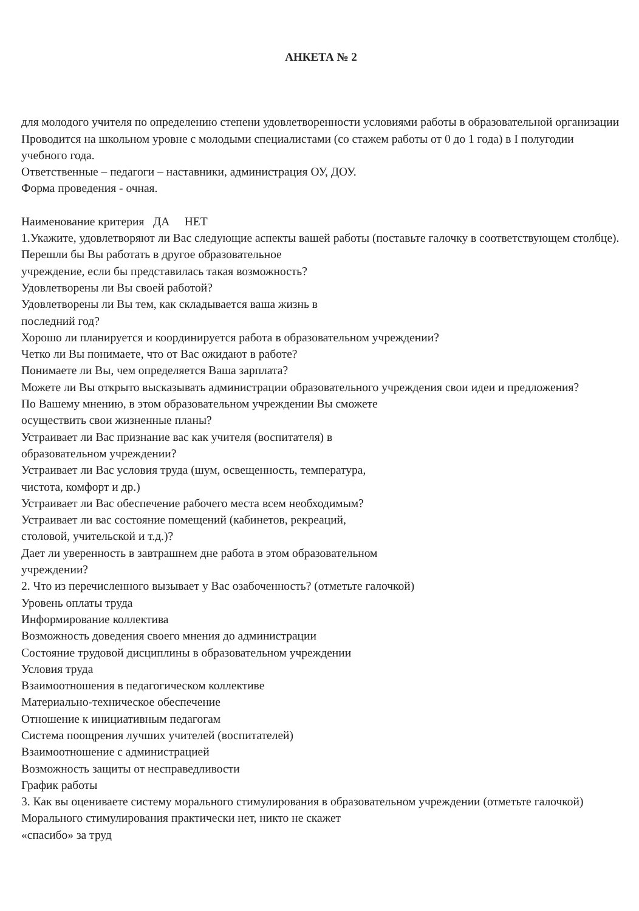АНКЕТА № 2
для молодого учителя по определению степени удовлетворенности условиями работы в образовательной организации
Проводится на школьном уровне с молодыми специалистами (со стажем работы от 0 до 1 года) в I полугодии учебного года.
Ответственные – педагоги – наставники, администрация ОУ, ДОУ.
Форма проведения - очная.
Наименование критерия ДА НЕТ
1.Укажите, удовлетворяют ли Вас следующие аспекты вашей работы (поставьте галочку в соответствующем столбце).
Перешли бы Вы работать в другое образовательное
учреждение, если бы представилась такая возможность?
Удовлетворены ли Вы своей работой?
Удовлетворены ли Вы тем, как складывается ваша жизнь в
последний год?
Хорошо ли планируется и координируется работа в образовательном учреждении?
Четко ли Вы понимаете, что от Вас ожидают в работе?
Понимаете ли Вы, чем определяется Ваша зарплата?
Можете ли Вы открыто высказывать администрации образовательного учреждения свои идеи и предложения?
По Вашему мнению, в этом образовательном учреждении Вы сможете
осуществить свои жизненные планы?
Устраивает ли Вас признание вас как учителя (воспитателя) в
образовательном учреждении?
Устраивает ли Вас условия труда (шум, освещенность, температура,
чистота, комфорт и др.)
Устраивает ли Вас обеспечение рабочего места всем необходимым?
Устраивает ли вас состояние помещений (кабинетов, рекреаций,
столовой, учительской и т.д.)?
Дает ли уверенность в завтрашнем дне работа в этом образовательном
учреждении?
2. Что из перечисленного вызывает у Вас озабоченность? (отметьте галочкой)
Уровень оплаты труда
Информирование коллектива
Возможность доведения своего мнения до администрации
Состояние трудовой дисциплины в образовательном учреждении
Условия труда
Взаимоотношения в педагогическом коллективе
Материально-техническое обеспечение
Отношение к инициативным педагогам
Система поощрения лучших учителей (воспитателей)
Взаимоотношение с администрацией
Возможность защиты от несправедливости
График работы
3. Как вы оцениваете систему морального стимулирования в образовательном учреждении (отметьте галочкой)
Морального стимулирования практически нет, никто не скажет
«спасибо» за труд